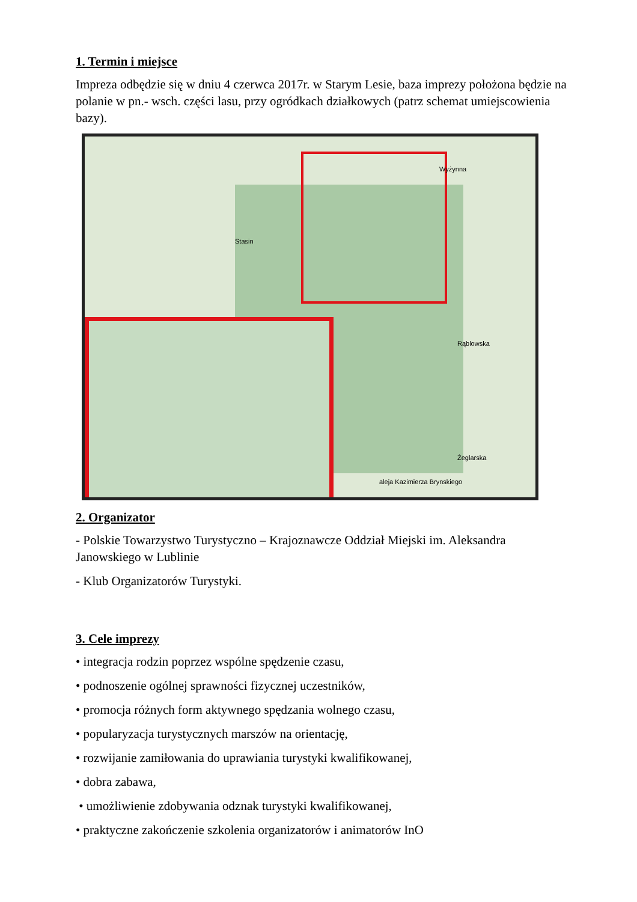1. Termin i miejsce
Impreza odbędzie się w dniu 4 czerwca 2017r. w Starym Lesie, baza imprezy położona będzie na polanie w pn.- wsch. części lasu, przy ogródkach działkowych (patrz schemat umiejscowienia bazy).
Stasin
Wyżynna
Rąblowska
aleja Kazimierza Brynskiego
Żeglarska
2. Organizator
- Polskie Towarzystwo Turystyczno – Krajoznawcze Oddział Miejski im. Aleksandra Janowskiego w Lublinie
- Klub Organizatorów Turystyki.
3. Cele imprezy
• integracja rodzin poprzez wspólne spędzenie czasu,
• podnoszenie ogólnej sprawności fizycznej uczestników,
• promocja różnych form aktywnego spędzania wolnego czasu,
• popularyzacja turystycznych marszów na orientację,
• rozwijanie zamiłowania do uprawiania turystyki kwalifikowanej,
• dobra zabawa,
• umożliwienie zdobywania odznak turystyki kwalifikowanej,
• praktyczne zakończenie szkolenia organizatorów i animatorów InO